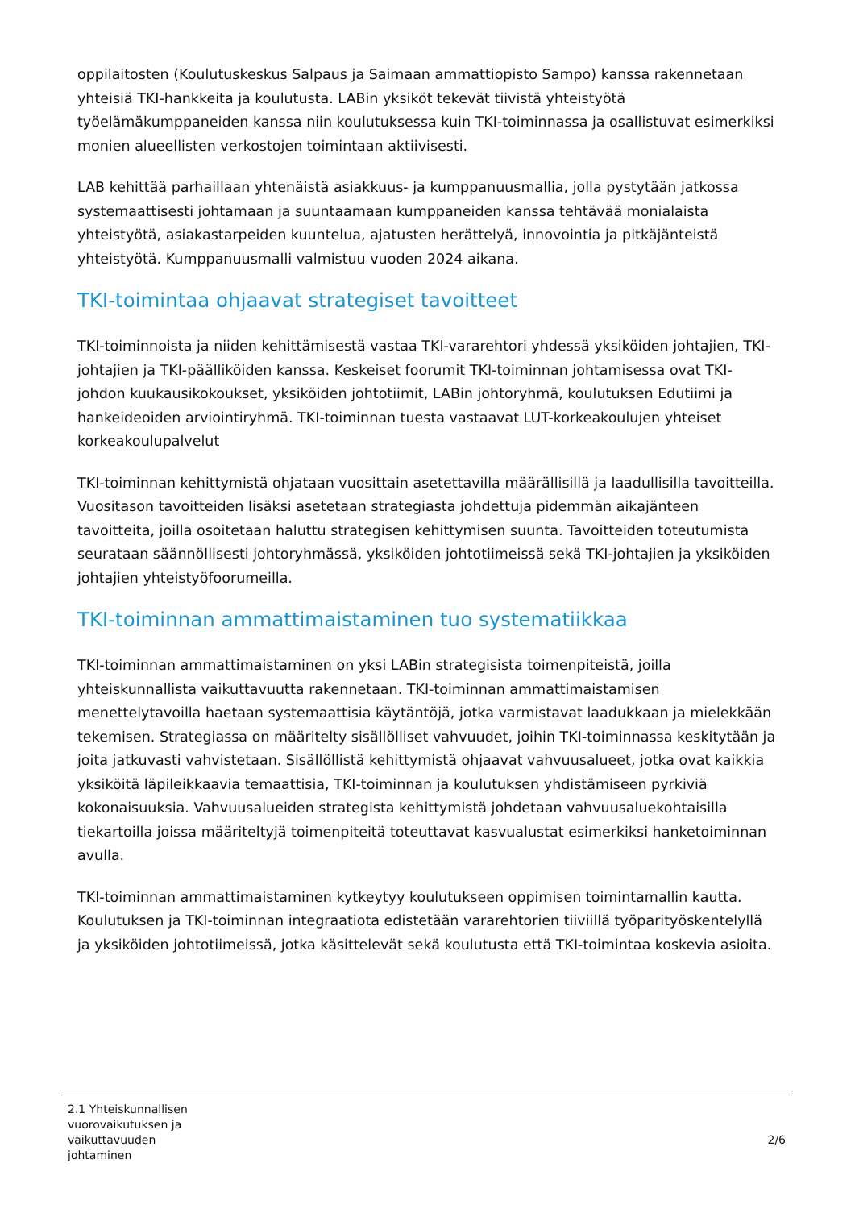oppilaitosten (Koulutuskeskus Salpaus ja Saimaan ammattiopisto Sampo) kanssa rakennetaan yhteisiä TKI-hankkeita ja koulutusta. LABin yksiköt tekevät tiivistä yhteistyötä työelämäkumppaneiden kanssa niin koulutuksessa kuin TKI-toiminnassa ja osallistuvat esimerkiksi monien alueellisten verkostojen toimintaan aktiivisesti.
LAB kehittää parhaillaan yhtenäistä asiakkuus- ja kumppanuusmallia, jolla pystytään jatkossa systemaattisesti johtamaan ja suuntaamaan kumppaneiden kanssa tehtävää monialaista yhteistyötä, asiakastarpeiden kuuntelua, ajatusten herättelyä, innovointia ja pitkäjänteistä yhteistyötä. Kumppanuusmalli valmistuu vuoden 2024 aikana.
TKI-toimintaa ohjaavat strategiset tavoitteet
TKI-toiminnoista ja niiden kehittämisestä vastaa TKI-vararehtori yhdessä yksiköiden johtajien, TKI-johtajien ja TKI-päälliköiden kanssa. Keskeiset foorumit TKI-toiminnan johtamisessa ovat TKI-johdon kuukausikokoukset, yksiköiden johtotiimit, LABin johtoryhmä, koulutuksen Edutiimi ja hankeideoiden arviointiryhmä. TKI-toiminnan tuesta vastaavat LUT-korkeakoulujen yhteiset korkeakoulupalvelut
TKI-toiminnan kehittymistä ohjataan vuosittain asetettavilla määrällisillä ja laadullisilla tavoitteilla. Vuositason tavoitteiden lisäksi asetetaan strategiasta johdettuja pidemmän aikajänteen tavoitteita, joilla osoitetaan haluttu strategisen kehittymisen suunta. Tavoitteiden toteutumista seurataan säännöllisesti johtoryhmässä, yksiköiden johtotiimeissä sekä TKI-johtajien ja yksiköiden johtajien yhteistyöfoorumeilla.
TKI-toiminnan ammattimaistaminen tuo systematiikkaa
TKI-toiminnan ammattimaistaminen on yksi LABin strategisista toimenpiteistä, joilla yhteiskunnallista vaikuttavuutta rakennetaan. TKI-toiminnan ammattimaistamisen menettelytavoilla haetaan systemaattisia käytäntöjä, jotka varmistavat laadukkaan ja mielekkään tekemisen. Strategiassa on määritelty sisällölliset vahvuudet, joihin TKI-toiminnassa keskitytään ja joita jatkuvasti vahvistetaan. Sisällöllistä kehittymistä ohjaavat vahvuusalueet, jotka ovat kaikkia yksiköitä läpileikkaavia temaattisia, TKI-toiminnan ja koulutuksen yhdistämiseen pyrkiviä kokonaisuuksia. Vahvuusalueiden strategista kehittymistä johdetaan vahvuusaluekohtaisilla tiekartoilla joissa määriteltyjä toimenpiteitä toteuttavat kasvualustat esimerkiksi hanketoiminnan avulla.
TKI-toiminnan ammattimaistaminen kytkeytyy koulutukseen oppimisen toimintamallin kautta. Koulutuksen ja TKI-toiminnan integraatiota edistetään vararehtorien tiiviillä työparityöskentelyllä ja yksiköiden johtotiimeissä, jotka käsittelevät sekä koulutusta että TKI-toimintaa koskevia asioita.
2.1 Yhteiskunnallisen vuorovaikutuksen ja vaikuttavuuden johtaminen
2/6